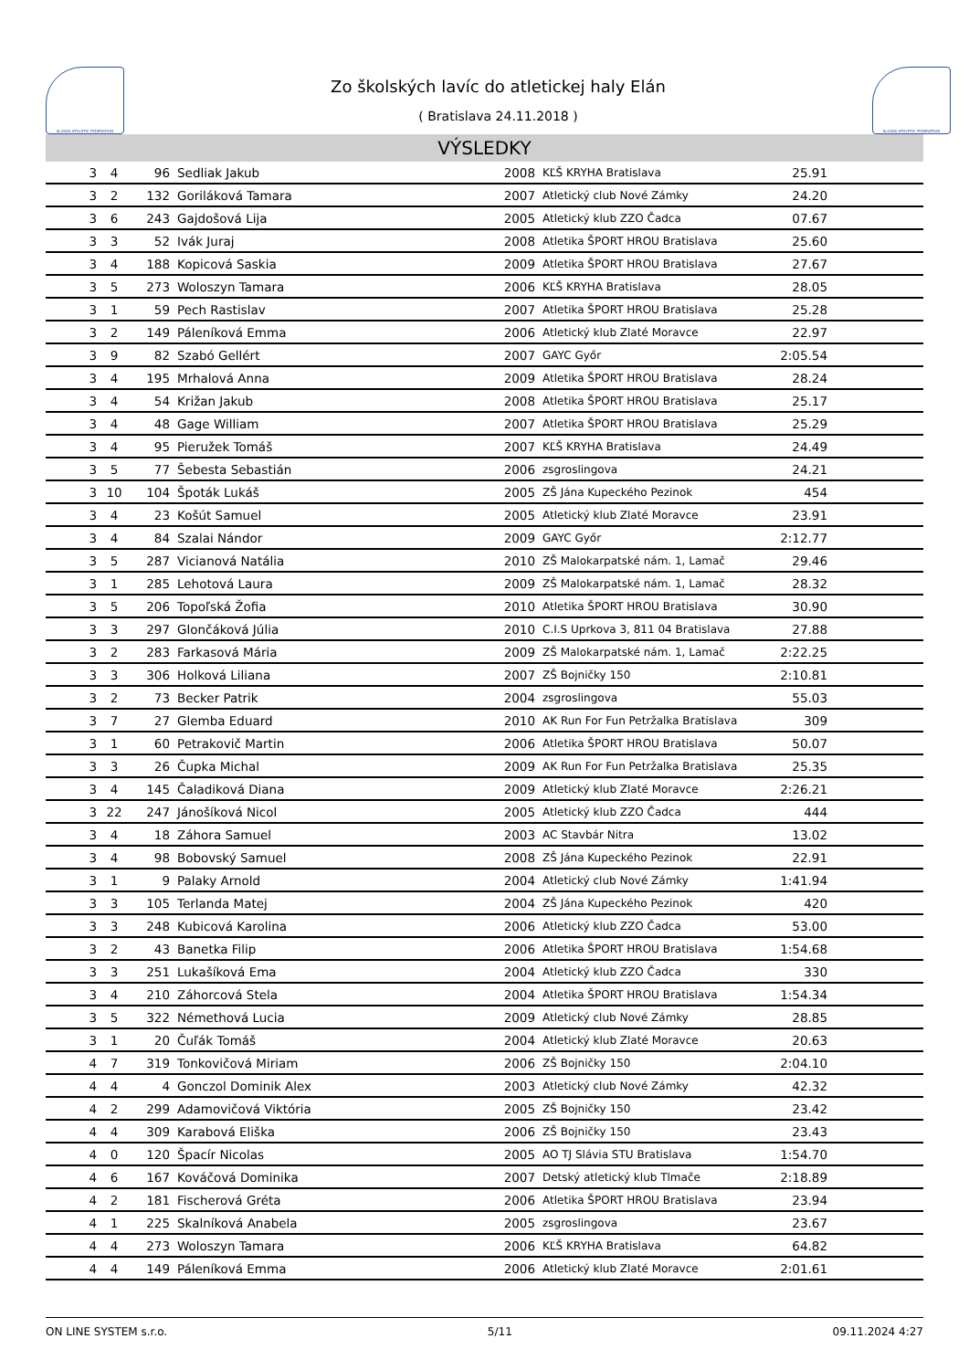SLOVAK ATHLETIC FEDERATION
Zo školských lavíc do atletickej haly Elán
( Bratislava 24.11.2018 )
SLOVAK ATHLETIC FEDERATION
VÝSLEDKY
| 3 | 4 | 96 | Sedliak Jakub | 2008 | KĽŠ KRYHA Bratislava | 25.91 | |
| 3 | 2 | 132 | Goriláková Tamara | 2007 | Atletický club Nové Zámky | 24.20 | |
| 3 | 6 | 243 | Gajdošová Lija | 2005 | Atletický klub ZZO Čadca | 07.67 | |
| 3 | 3 | 52 | Ivák Juraj | 2008 | Atletika ŠPORT HROU Bratislava | 25.60 | |
| 3 | 4 | 188 | Kopicová Saskia | 2009 | Atletika ŠPORT HROU Bratislava | 27.67 | |
| 3 | 5 | 273 | Woloszyn Tamara | 2006 | KĽŠ KRYHA Bratislava | 28.05 | |
| 3 | 1 | 59 | Pech Rastislav | 2007 | Atletika ŠPORT HROU Bratislava | 25.28 | |
| 3 | 2 | 149 | Páleníková Emma | 2006 | Atletický klub Zlaté Moravce | 22.97 | |
| 3 | 9 | 82 | Szabó Gellért | 2007 | GAYC Győr | 2:05.54 | |
| 3 | 4 | 195 | Mrhalová Anna | 2009 | Atletika ŠPORT HROU Bratislava | 28.24 | |
| 3 | 4 | 54 | Križan Jakub | 2008 | Atletika ŠPORT HROU Bratislava | 25.17 | |
| 3 | 4 | 48 | Gage William | 2007 | Atletika ŠPORT HROU Bratislava | 25.29 | |
| 3 | 4 | 95 | Pieružek Tomáš | 2007 | KĽŠ KRYHA Bratislava | 24.49 | |
| 3 | 5 | 77 | Šebesta Sebastián | 2006 | zsgroslingova | 24.21 | |
| 3 | 10 | 104 | Špoták Lukáš | 2005 | ZŠ Jána Kupeckého Pezinok | 454 | |
| 3 | 4 | 23 | Košút Samuel | 2005 | Atletický klub Zlaté Moravce | 23.91 | |
| 3 | 4 | 84 | Szalai Nándor | 2009 | GAYC Győr | 2:12.77 | |
| 3 | 5 | 287 | Vicianová Natália | 2010 | ZŠ Malokarpatské nám. 1, Lamač | 29.46 | |
| 3 | 1 | 285 | Lehotová Laura | 2009 | ZŠ Malokarpatské nám. 1, Lamač | 28.32 | |
| 3 | 5 | 206 | Topoľská Žofia | 2010 | Atletika ŠPORT HROU Bratislava | 30.90 | |
| 3 | 3 | 297 | Glončáková Júlia | 2010 | C.I.S Uprkova 3, 811 04 Bratislava | 27.88 | |
| 3 | 2 | 283 | Farkasová Mária | 2009 | ZŠ Malokarpatské nám. 1, Lamač | 2:22.25 | |
| 3 | 3 | 306 | Holková Liliana | 2007 | ZŠ Bojničky 150 | 2:10.81 | |
| 3 | 2 | 73 | Becker Patrik | 2004 | zsgroslingova | 55.03 | |
| 3 | 7 | 27 | Glemba Eduard | 2010 | AK Run For Fun Petržalka Bratislava | 309 | |
| 3 | 1 | 60 | Petrakovič Martin | 2006 | Atletika ŠPORT HROU Bratislava | 50.07 | |
| 3 | 3 | 26 | Čupka Michal | 2009 | AK Run For Fun Petržalka Bratislava | 25.35 | |
| 3 | 4 | 145 | Čaladiková Diana | 2009 | Atletický klub Zlaté Moravce | 2:26.21 | |
| 3 | 22 | 247 | Jánošíková Nicol | 2005 | Atletický klub ZZO Čadca | 444 | |
| 3 | 4 | 18 | Záhora Samuel | 2003 | AC Stavbár Nitra | 13.02 | |
| 3 | 4 | 98 | Bobovský Samuel | 2008 | ZŠ Jána Kupeckého Pezinok | 22.91 | |
| 3 | 1 | 9 | Palaky Arnold | 2004 | Atletický club Nové Zámky | 1:41.94 | |
| 3 | 3 | 105 | Terlanda Matej | 2004 | ZŠ Jána Kupeckého Pezinok | 420 | |
| 3 | 3 | 248 | Kubicová Karolina | 2006 | Atletický klub ZZO Čadca | 53.00 | |
| 3 | 2 | 43 | Banetka Filip | 2006 | Atletika ŠPORT HROU Bratislava | 1:54.68 | |
| 3 | 3 | 251 | Lukašíková Ema | 2004 | Atletický klub ZZO Čadca | 330 | |
| 3 | 4 | 210 | Záhorcová Stela | 2004 | Atletika ŠPORT HROU Bratislava | 1:54.34 | |
| 3 | 5 | 322 | Némethová Lucia | 2009 | Atletický club Nové Zámky | 28.85 | |
| 3 | 1 | 20 | Čuľák Tomáš | 2004 | Atletický klub Zlaté Moravce | 20.63 | |
| 4 | 7 | 319 | Tonkovičová Miriam | 2006 | ZŠ Bojničky 150 | 2:04.10 | |
| 4 | 4 | 4 | Gonczol Dominik Alex | 2003 | Atletický club Nové Zámky | 42.32 | |
| 4 | 2 | 299 | Adamovičová Viktória | 2005 | ZŠ Bojničky 150 | 23.42 | |
| 4 | 4 | 309 | Karabová Eliška | 2006 | ZŠ Bojničky 150 | 23.43 | |
| 4 | 0 | 120 | Špacír Nicolas | 2005 | AO TJ Slávia STU Bratislava | 1:54.70 | |
| 4 | 6 | 167 | Kováčová Dominika | 2007 | Detský atletický klub Tlmače | 2:18.89 | |
| 4 | 2 | 181 | Fischerová Gréta | 2006 | Atletika ŠPORT HROU Bratislava | 23.94 | |
| 4 | 1 | 225 | Skalníková Anabela | 2005 | zsgroslingova | 23.67 | |
| 4 | 4 | 273 | Woloszyn Tamara | 2006 | KĽŠ KRYHA Bratislava | 64.82 | |
| 4 | 4 | 149 | Páleníková Emma | 2006 | Atletický klub Zlaté Moravce | 2:01.61 | |
ON LINE SYSTEM s.r.o. 5/11 09.11.2024 4:27